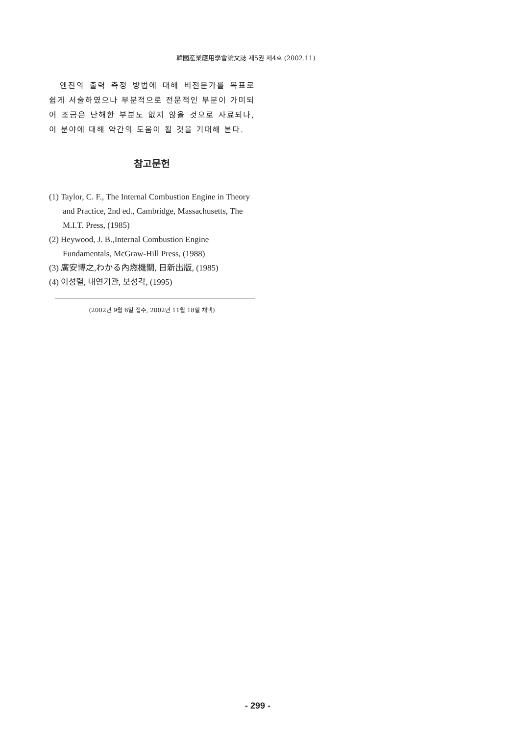韓國産業應用學會論文誌 제5권 제4호 (2002.11)
엔진의 출력 측정 방법에 대해 비전문가를 목표로 쉽게 서술하였으나 부분적으로 전문적인 부분이 가미되어 조금은 난해한 부분도 없지 않을 것으로 사료되나, 이 분야에 대해 약간의 도움이 될 것을 기대해 본다.
참고문헌
(1) Taylor, C. F., The Internal Combustion Engine in Theory and Practice, 2nd ed., Cambridge, Massachusetts, The M.I.T. Press, (1985)
(2) Heywood, J. B.,Internal Combustion Engine Fundamentals, McGraw-Hill Press, (1988)
(3) 廣安博之,わかる內燃機關, 日新出版, (1985)
(4) 이성렬, 내연기관, 보성각, (1995)
(2002년 9월 6일 접수, 2002년 11월 18일 채택)
- 299 -